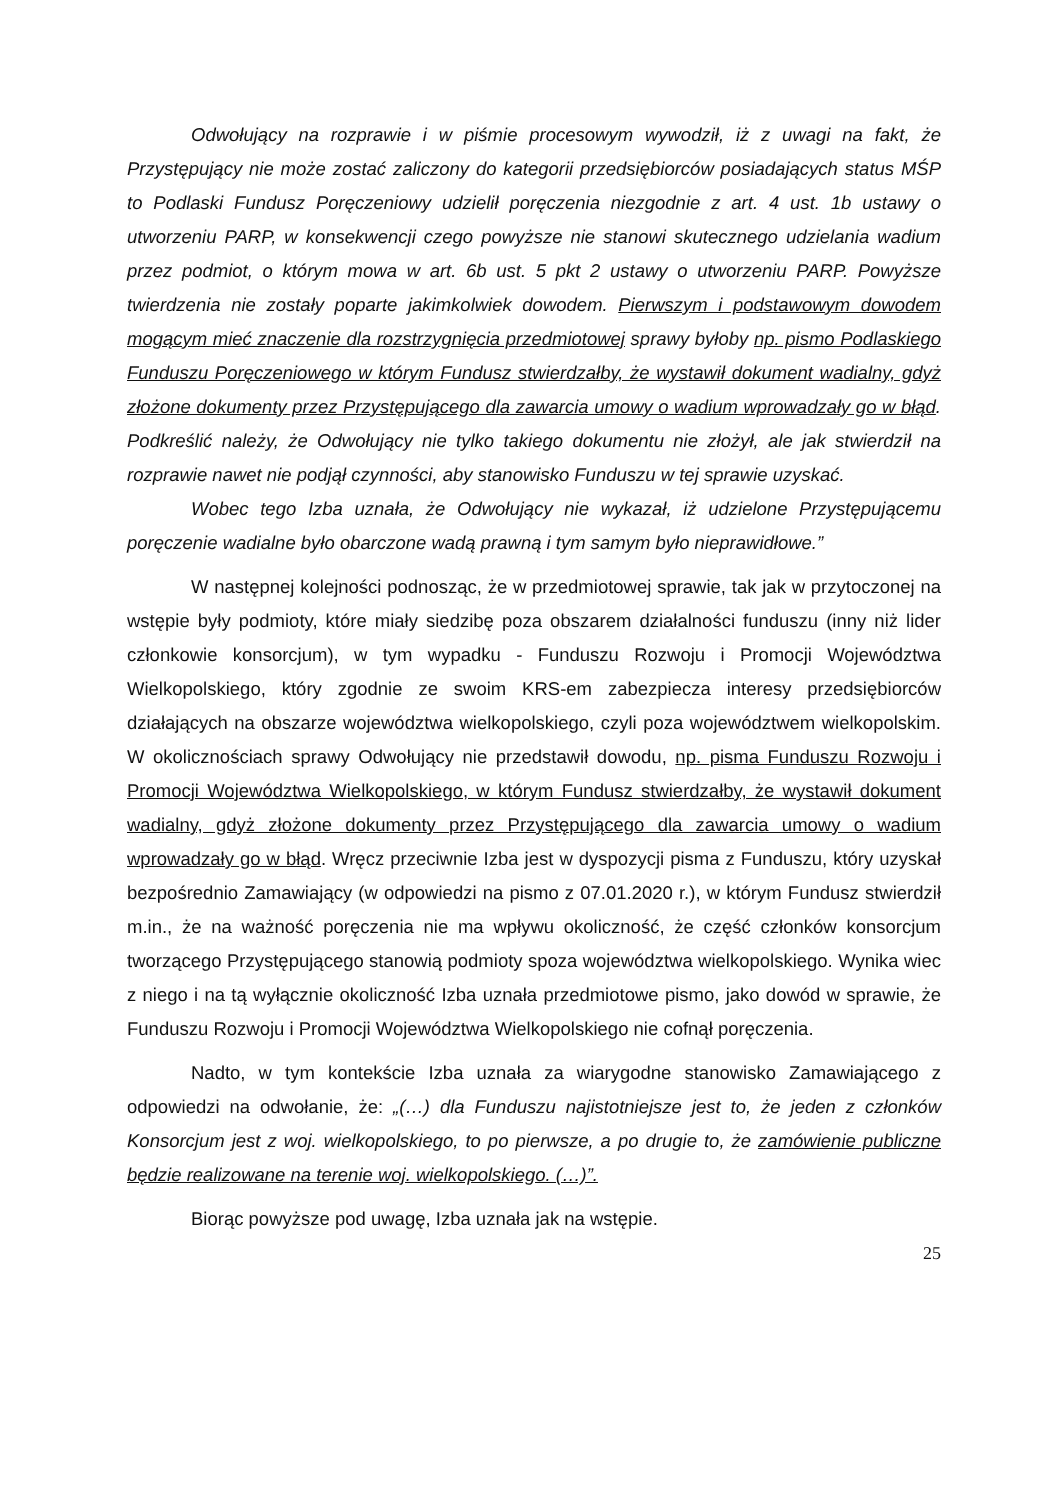Odwołujący na rozprawie i w piśmie procesowym wywodził, iż z uwagi na fakt, że Przystępujący nie może zostać zaliczony do kategorii przedsiębiorców posiadających status MŚP to Podlaski Fundusz Poręczeniowy udzielił poręczenia niezgodnie z art. 4 ust. 1b ustawy o utworzeniu PARP, w konsekwencji czego powyższe nie stanowi skutecznego udzielania wadium przez podmiot, o którym mowa w art. 6b ust. 5 pkt 2 ustawy o utworzeniu PARP. Powyższe twierdzenia nie zostały poparte jakimkolwiek dowodem. Pierwszym i podstawowym dowodem mogącym mieć znaczenie dla rozstrzygnięcia przedmiotowej sprawy byłoby np. pismo Podlaskiego Funduszu Poręczeniowego w którym Fundusz stwierdzałby, że wystawił dokument wadialny, gdyż złożone dokumenty przez Przystępującego dla zawarcia umowy o wadium wprowadzały go w błąd. Podkreślić należy, że Odwołujący nie tylko takiego dokumentu nie złożył, ale jak stwierdził na rozprawie nawet nie podjął czynności, aby stanowisko Funduszu w tej sprawie uzyskać.
Wobec tego Izba uznała, że Odwołujący nie wykazał, iż udzielone Przystępującemu poręczenie wadialne było obarczone wadą prawną i tym samym było nieprawidłowe.”
W następnej kolejności podnosząc, że w przedmiotowej sprawie, tak jak w przytoczonej na wstępie były podmioty, które miały siedzibę poza obszarem działalności funduszu (inny niż lider członkowie konsorcjum), w tym wypadku - Funduszu Rozwoju i Promocji Województwa Wielkopolskiego, który zgodnie ze swoim KRS-em zabezpiecza interesy przedsiębiorców działających na obszarze województwa wielkopolskiego, czyli poza województwem wielkopolskim. W okolicznościach sprawy Odwołujący nie przedstawił dowodu, np. pisma Funduszu Rozwoju i Promocji Województwa Wielkopolskiego, w którym Fundusz stwierdzałby, że wystawił dokument wadialny, gdyż złożone dokumenty przez Przystępującego dla zawarcia umowy o wadium wprowadzały go w błąd. Wręcz przeciwnie Izba jest w dyspozycji pisma z Funduszu, który uzyskał bezpośrednio Zamawiający (w odpowiedzi na pismo z 07.01.2020 r.), w którym Fundusz stwierdził m.in., że na ważność poręczenia nie ma wpływu okoliczność, że część członków konsorcjum tworzącego Przystępującego stanowią podmioty spoza województwa wielkopolskiego. Wynika wiec z niego i na tą wyłącznie okoliczność Izba uznała przedmiotowe pismo, jako dowód w sprawie, że Funduszu Rozwoju i Promocji Województwa Wielkopolskiego nie cofnął poręczenia.
Nadto, w tym kontekście Izba uznała za wiarygodne stanowisko Zamawiającego z odpowiedzi na odwołanie, że: „(…) dla Funduszu najistotniejsze jest to, że jeden z członków Konsorcjum jest z woj. wielkopolskiego, to po pierwsze, a po drugie to, że zamówienie publiczne będzie realizowane na terenie woj. wielkopolskiego. (…)”.
Biorąc powyższe pod uwagę, Izba uznała jak na wstępie.
25